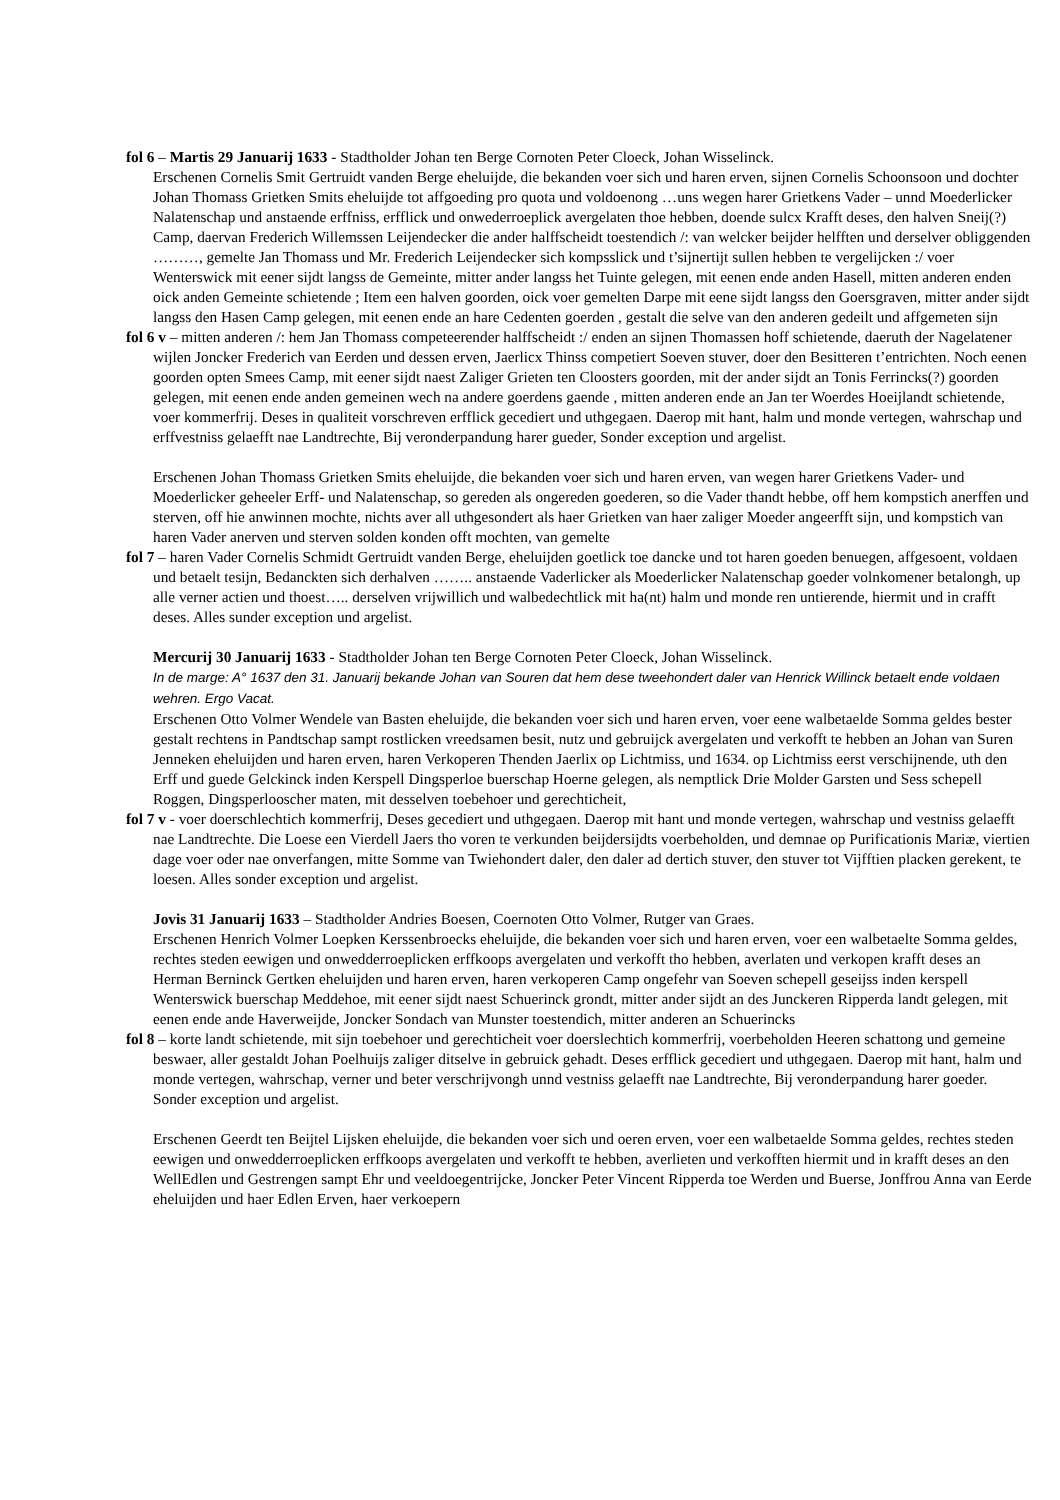fol 6 – Martis 29 Januarij 1633 - Stadtholder Johan ten Berge Cornoten Peter Cloeck, Johan Wisselinck.
Erschenen Cornelis Smit Gertruidt vanden Berge eheluijde, die bekanden voer sich und haren erven, sijnen Cornelis Schoonsoon und dochter Johan Thomass Grietken Smits eheluijde tot affgoeding pro quota und voldoenong …uns wegen harer Grietkens Vader – unnd Moederlicker Nalatenschap und anstaende erffniss, erfflick und onwederroeplick avergelaten thoe hebben, doende sulcx Krafft deses, den halven Sneij(?) Camp, daervan Frederich Willemssen Leijendecker die ander halffscheidt toestendich /: van welcker beijder helfften und derselver obliggenden ………, gemelte Jan Thomass und Mr. Frederich Leijendecker sich kompsslick und t’sijnertijt sullen hebben te vergelijcken :/ voer Wenterswick mit eener sijdt langss de Gemeinte, mitter ander langss het Tuinte gelegen, mit eenen ende anden Hasell, mitten anderen enden oick anden Gemeinte schietende ; Item een halven goorden, oick voer gemelten Darpe mit eene sijdt langss den Goersgraven, mitter ander sijdt langss den Hasen Camp gelegen, mit eenen ende an hare Cedenten goerden , gestalt die selve van den anderen gedeilt und affgemeten sijn
fol 6 v – mitten anderen /: hem Jan Thomass competeerender halffscheidt :/ enden an sijnen Thomassen hoff schietende, daeruth der Nagelatener wijlen Joncker Frederich van Eerden und dessen erven, Jaerlicx Thinss competiert Soeven stuver, doer den Besitteren t’entrichten. Noch eenen goorden opten Smees Camp, mit eener sijdt naest Zaliger Grieten ten Cloosters goorden, mit der ander sijdt an Tonis Ferrincks(?) goorden gelegen, mit eenen ende anden gemeinen wech na andere goerdens gaende , mitten anderen ende an Jan ter Woerdes Hoeijlandt schietende, voer kommerfrij. Deses in qualiteit vorschreven erfflick gecediert und uthgegaen. Daerop mit hant, halm und monde vertegen, wahrschap und erffvestniss gelaefft nae Landtrechte, Bij veronderpandung harer gueder, Sonder exception und argelist.
Erschenen Johan Thomass Grietken Smits eheluijde, die bekanden voer sich und haren erven, van wegen harer Grietkens Vader- und Moederlicker geheeler Erff- und Nalatenschap, so gereden als ongereden goederen, so die Vader thandt hebbe, off hem kompstich anerffen und sterven, off hie anwinnen mochte, nichts aver all uthgesondert als haer Grietken van haer zaliger Moeder angeerfft sijn, und kompstich van haren Vader anerven und sterven solden konden offt mochten, van gemelte
fol 7 – haren Vader Cornelis Schmidt Gertruidt vanden Berge, eheluijden goetlick toe dancke und tot haren goeden benuegen, affgesoent, voldaen und betaelt tesijn, Bedanckten sich derhalven …….. anstaende Vaderlicker als Moederlicker Nalatenschap goeder volnkomener betalongh, up alle verner actien und thoest….. derselven vrijwillich und walbedechtlick mit ha(nt) halm und monde ren untierende, hiermit und in crafft deses. Alles sunder exception und argelist.
Mercurij 30 Januarij 1633 - Stadtholder Johan ten Berge Cornoten Peter Cloeck, Johan Wisselinck.
In de marge: A° 1637 den 31. Januarij bekande Johan van Souren dat hem dese tweehondert daler van Henrick Willinck betaelt ende voldaen wehren. Ergo Vacat.
Erschenen Otto Volmer Wendele van Basten eheluijde, die bekanden voer sich und haren erven, voer eene walbetaelde Somma geldes bester gestalt rechtens in Pandtschap sampt rostlicken vreedsamen besit, nutz und gebruijck avergelaten und verkofft te hebben an Johan van Suren Jenneken eheluijden und haren erven, haren Verkoperen Thenden Jaerlix op Lichtmiss, und 1634. op Lichtmiss eerst verschijnende, uth den Erff und guede Gelckinck inden Kerspell Dingsperloe buerschap Hoerne gelegen, als nemptlick Drie Molder Garsten und Sess schepell Roggen, Dingsperlooscher maten, mit desselven toebehoer und gerechticheit,
fol 7 v - voer doerschlechtich kommerfrij, Deses gecediert und uthgegaen. Daerop mit hant und monde vertegen, wahrschap und vestniss gelaefft nae Landtrechte. Die Loese een Vierdell Jaers tho voren te verkunden beijdersijdts voerbeholden, und demnae op Purificationis Mariæ, viertien dage voer oder nae onverfangen, mitte Somme van Twiehondert daler, den daler ad dertich stuver, den stuver tot Vijfftien placken gerekent, te loesen. Alles sonder exception und argelist.
Jovis 31 Januarij 1633 – Stadtholder Andries Boesen, Coernoten Otto Volmer, Rutger van Graes.
Erschenen Henrich Volmer Loepken Kerssenbroecks eheluijde, die bekanden voer sich und haren erven, voer een walbetaelte Somma geldes, rechtes steden eewigen und onwedderroeplicken erffkoops avergelaten und verkofft tho hebben, averlaten und verkopen krafft deses an Herman Berninck Gertken eheluijden und haren erven, haren verkoperen Camp ongefehr van Soeven schepell geseijss inden kerspell Wenterswick buerschap Meddehoe, mit eener sijdt naest Schuerinck grondt, mitter ander sijdt an des Junckeren Ripperda landt gelegen, mit eenen ende ande Haverweijde, Joncker Sondach van Munster toestendich, mitter anderen an Schuerincks
fol 8 – korte landt schietende, mit sijn toebehoer und gerechticheit voer doerslechtich kommerfrij, voerbeholden Heeren schattong und gemeine beswaer, aller gestaldt Johan Poelhuijs zaliger ditselve in gebruick gehadt. Deses erfflick gecediert und uthgegaen. Daerop mit hant, halm und monde vertegen, wahrschap, verner und beter verschrijvongh unnd vestniss gelaefft nae Landtrechte, Bij veronderpandung harer goeder. Sonder exception und argelist.
Erschenen Geerdt ten Beijtel Lijsken eheluijde, die bekanden voer sich und oeren erven, voer een walbetaelde Somma geldes, rechtes steden eewigen und onwedderroeplicken erffkoops avergelaten und verkofft te hebben, averlieten und verkofften hiermit und in krafft deses an den WellEdlen und Gestrengen sampt Ehr und veeldoegentrijcke, Joncker Peter Vincent Ripperda toe Werden und Buerse, Jonffrou Anna van Eerde eheluijden und haer Edlen Erven, haer verkoepern